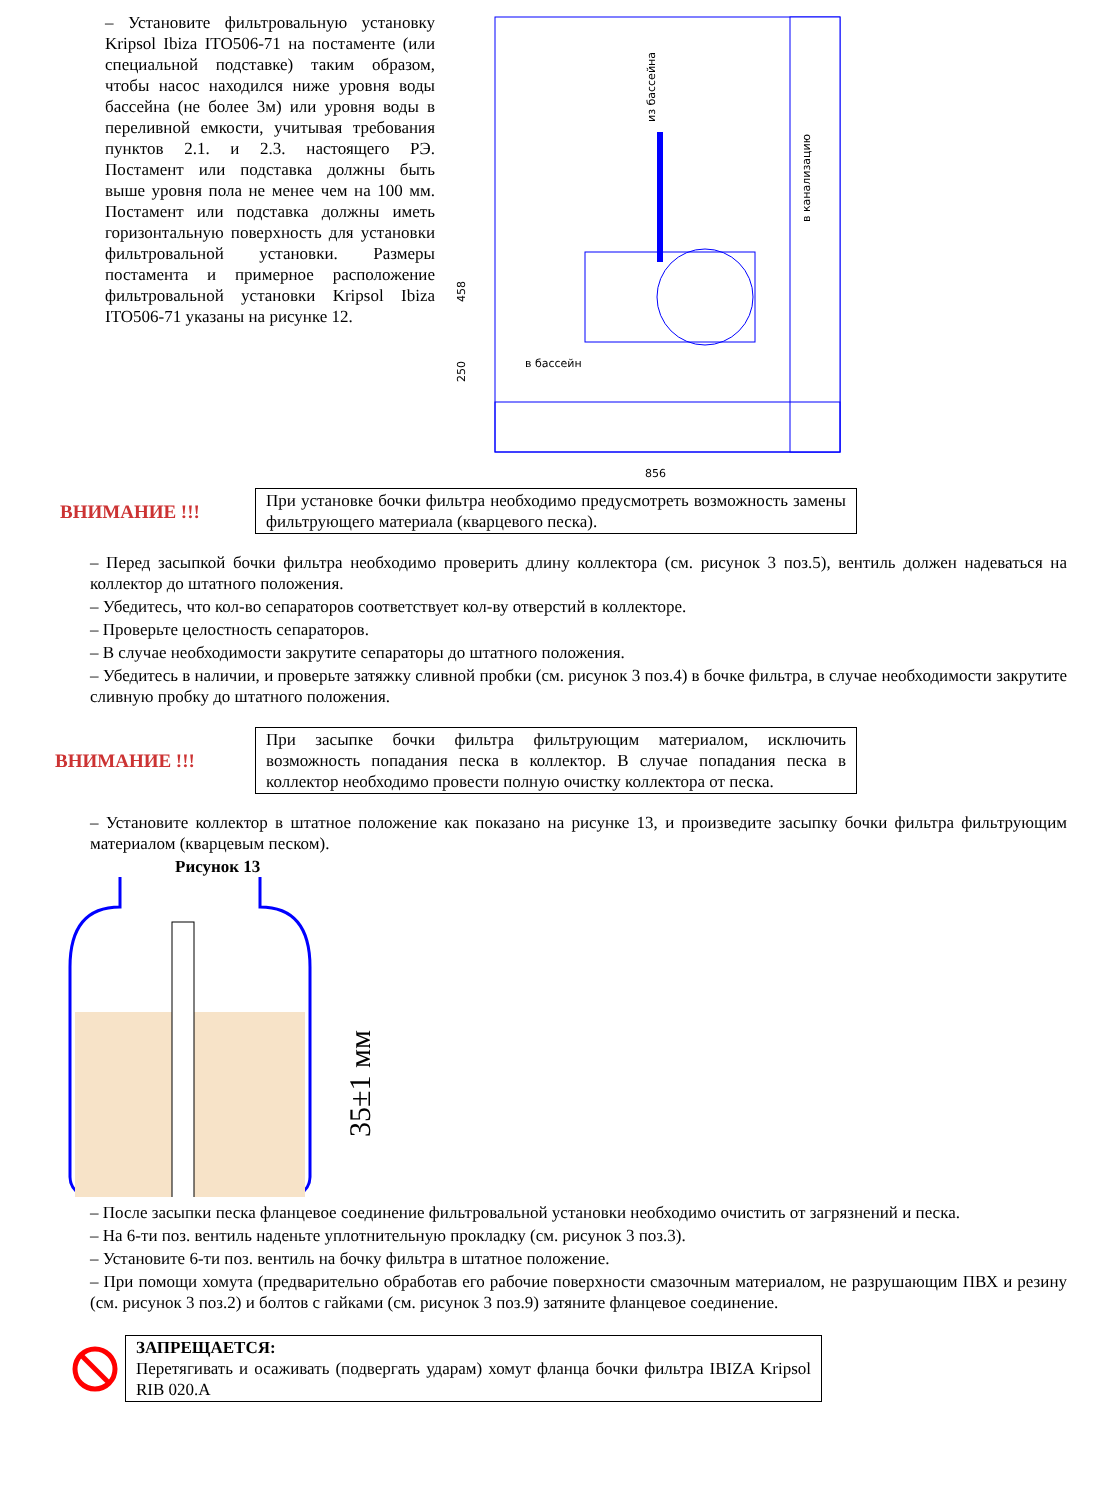– Установите фильтровальную установку Kripsol Ibiza ITO506-71 на постаменте (или специальной подставке) таким образом, чтобы насос находился ниже уровня воды бассейна (не более 3м) или уровня воды в переливной емкости, учитывая требования пунктов 2.1. и 2.3. настоящего РЭ. Постамент или подставка должны быть выше уровня пола не менее чем на 100 мм. Постамент или подставка должны иметь горизонтальную поверхность для установки фильтровальной установки. Размеры постамента и примерное расположение фильтровальной установки Kripsol Ibiza ITO506-71 указаны на рисунке 12.
из бассейна
в канализацию
в бассейн
458
250
856
ВНИМАНИЕ !!!
При установке бочки фильтра необходимо предусмотреть возможность замены фильтрующего материала (кварцевого песка).
– Перед засыпкой бочки фильтра необходимо проверить длину коллектора (см. рисунок 3 поз.5), вентиль должен надеваться на коллектор до штатного положения.
– Убедитесь, что кол-во сепараторов соответствует кол-ву отверстий в коллекторе.
– Проверьте целостность сепараторов.
– В случае необходимости закрутите сепараторы до штатного положения.
– Убедитесь в наличии, и проверьте затяжку сливной пробки (см. рисунок 3 поз.4) в бочке фильтра, в случае необходимости закрутите сливную пробку до штатного положения.
ВНИМАНИЕ !!!
При засыпке бочки фильтра фильтрующим материалом, исключить возможность попадания песка в коллектор. В случае попадания песка в коллектор необходимо провести полную очистку коллектора от песка.
– Установите коллектор в штатное положение как показано на рисунке 13, и произведите засыпку бочки фильтра фильтрующим материалом (кварцевым песком).
Рисунок 13
35±1 мм
– После засыпки песка фланцевое соединение фильтровальной установки необходимо очистить от загрязнений и песка.
– На 6-ти поз. вентиль наденьте уплотнительную прокладку (см. рисунок 3 поз.3).
– Установите 6-ти поз. вентиль на бочку фильтра в штатное положение.
– При помощи хомута (предварительно обработав его рабочие поверхности смазочным материалом, не разрушающим ПВХ и резину (см. рисунок 3 поз.2) и болтов с гайками (см. рисунок 3 поз.9) затяните фланцевое соединение.
ЗАПРЕЩАЕТСЯ:
Перетягивать и осаживать (подвергать ударам) хомут фланца бочки фильтра IBIZA Kripsol RIB 020.A